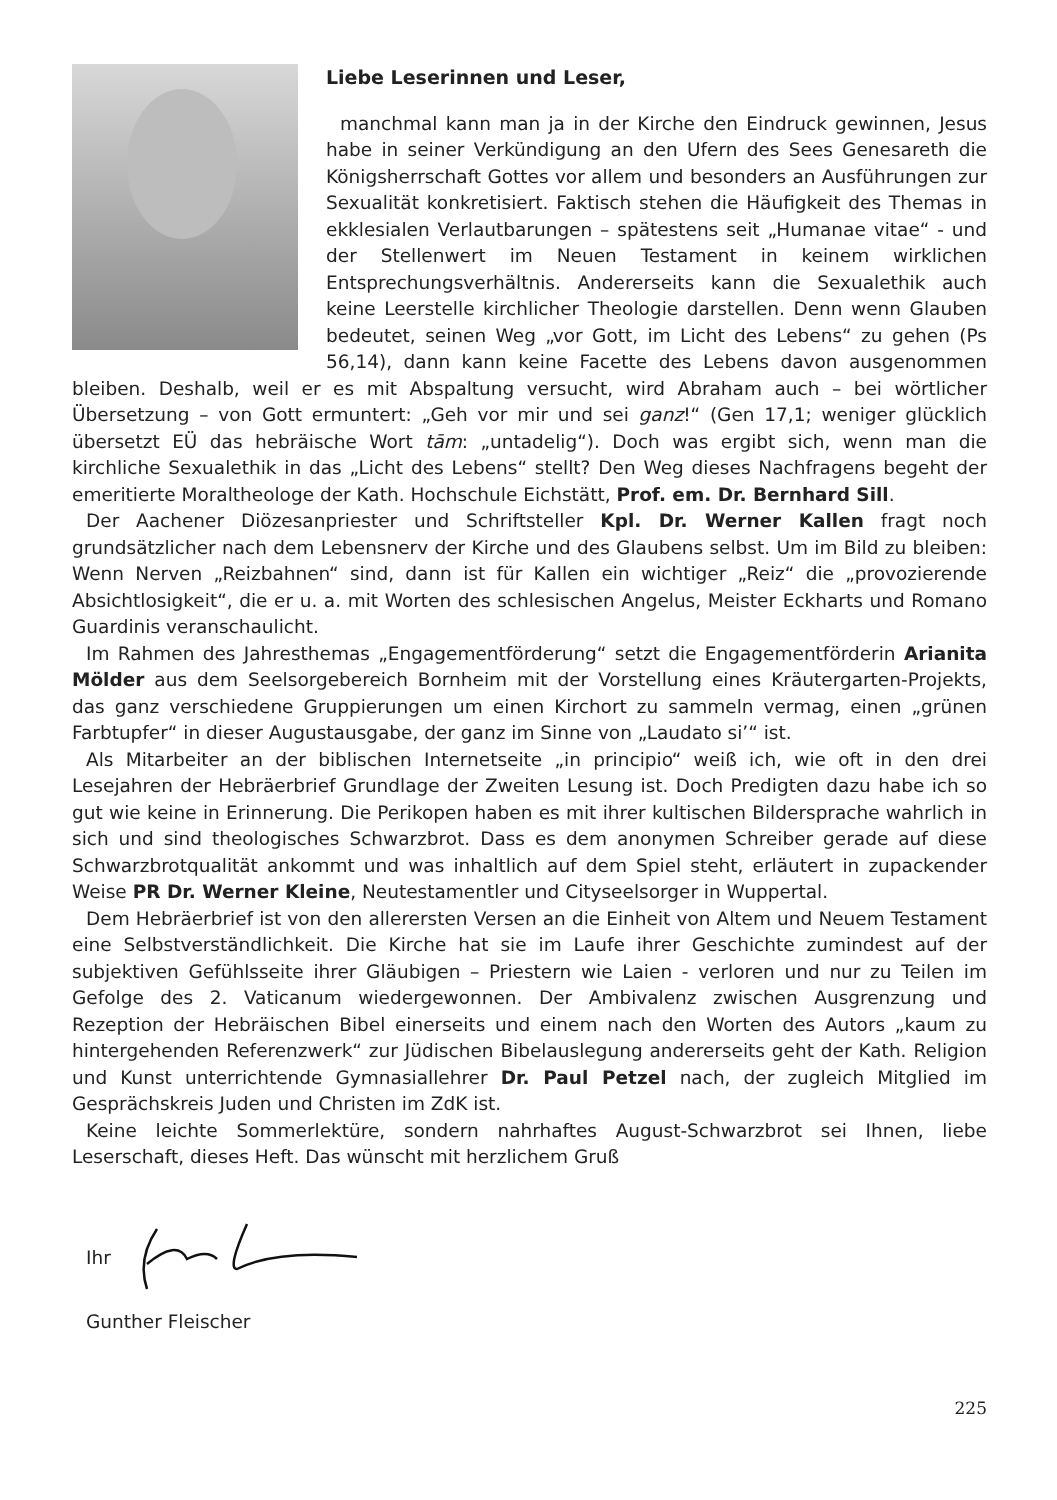Liebe Leserinnen und Leser,
manchmal kann man ja in der Kirche den Eindruck gewinnen, Jesus habe in seiner Verkündigung an den Ufern des Sees Genesareth die Königsherrschaft Gottes vor allem und besonders an Ausführungen zur Sexualität konkretisiert. Faktisch stehen die Häufigkeit des Themas in ekklesialen Verlautbarungen – spätestens seit „Humanae vitae“ - und der Stellenwert im Neuen Testament in keinem wirklichen Entsprechungsverhältnis. Andererseits kann die Sexualethik auch keine Leerstelle kirchlicher Theologie darstellen. Denn wenn Glauben bedeutet, seinen Weg „vor Gott, im Licht des Lebens“ zu gehen (Ps 56,14), dann kann keine Facette des Lebens davon ausgenommen bleiben. Deshalb, weil er es mit Abspaltung versucht, wird Abraham auch – bei wörtlicher Übersetzung – von Gott ermuntert: „Geh vor mir und sei ganz!“ (Gen 17,1; weniger glücklich übersetzt EÜ das hebräische Wort tām: „untadelig“). Doch was ergibt sich, wenn man die kirchliche Sexualethik in das „Licht des Lebens“ stellt? Den Weg dieses Nachfragens begeht der emeritierte Moraltheologe der Kath. Hochschule Eichstätt, Prof. em. Dr. Bernhard Sill.
Der Aachener Diözesanpriester und Schriftsteller Kpl. Dr. Werner Kallen fragt noch grundsätzlicher nach dem Lebensnerv der Kirche und des Glaubens selbst. Um im Bild zu bleiben: Wenn Nerven „Reizbahnen“ sind, dann ist für Kallen ein wichtiger „Reiz“ die „provozierende Absichtlosigkeit“, die er u. a. mit Worten des schlesischen Angelus, Meister Eckharts und Romano Guardinis veranschaulicht.
Im Rahmen des Jahresthemas „Engagementförderung“ setzt die Engagementförderin Arianita Mölder aus dem Seelsorgebereich Bornheim mit der Vorstellung eines Kräutergarten-Projekts, das ganz verschiedene Gruppierungen um einen Kirchort zu sammeln vermag, einen „grünen Farbtupfer“ in dieser Augustausgabe, der ganz im Sinne von „Laudato si’“ ist.
Als Mitarbeiter an der biblischen Internetseite „in principio“ weiß ich, wie oft in den drei Lesejahren der Hebräerbrief Grundlage der Zweiten Lesung ist. Doch Predigten dazu habe ich so gut wie keine in Erinnerung. Die Perikopen haben es mit ihrer kultischen Bildersprache wahrlich in sich und sind theologisches Schwarzbrot. Dass es dem anonymen Schreiber gerade auf diese Schwarzbrotqualität ankommt und was inhaltlich auf dem Spiel steht, erläutert in zupackender Weise PR Dr. Werner Kleine, Neutestamentler und Cityseelsorger in Wuppertal.
Dem Hebräerbrief ist von den allerersten Versen an die Einheit von Altem und Neuem Testament eine Selbstverständlichkeit. Die Kirche hat sie im Laufe ihrer Geschichte zumindest auf der subjektiven Gefühlsseite ihrer Gläubigen – Priestern wie Laien - verloren und nur zu Teilen im Gefolge des 2. Vaticanum wiedergewonnen. Der Ambivalenz zwischen Ausgrenzung und Rezeption der Hebräischen Bibel einerseits und einem nach den Worten des Autors „kaum zu hintergehenden Referenzwerk“ zur Jüdischen Bibelauslegung andererseits geht der Kath. Religion und Kunst unterrichtende Gymnasiallehrer Dr. Paul Petzel nach, der zugleich Mitglied im Gesprächskreis Juden und Christen im ZdK ist.
Keine leichte Sommerlektüre, sondern nahrhaftes August-Schwarzbrot sei Ihnen, liebe Leserschaft, dieses Heft. Das wünscht mit herzlichem Gruß
Ihr
Gunther Fleischer
225